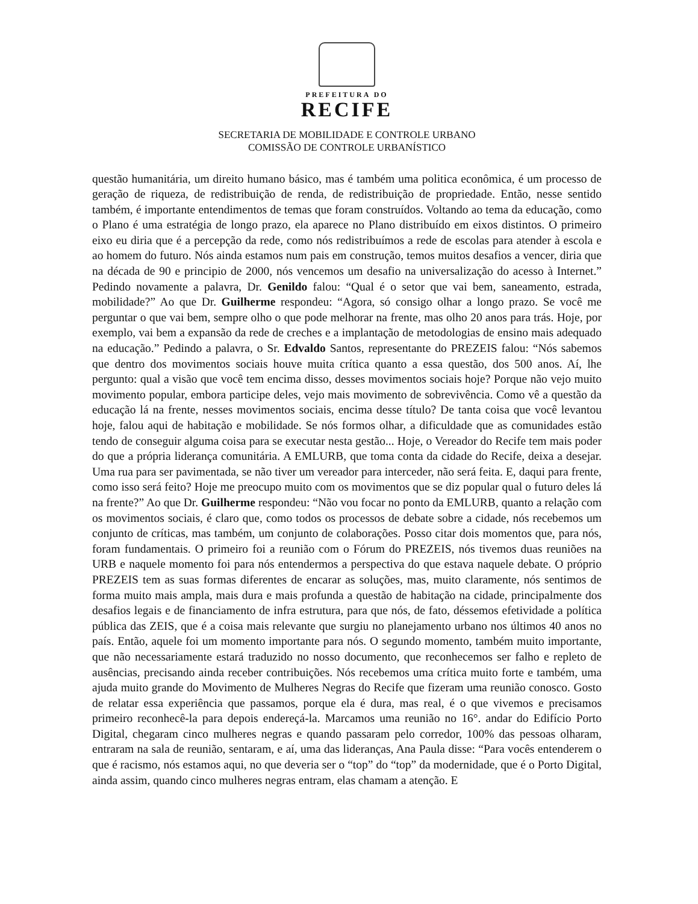PREFEITURA DO
RECIFE
SECRETARIA DE MOBILIDADE E CONTROLE URBANO
COMISSÃO DE CONTROLE URBANÍSTICO
questão humanitária, um direito humano básico, mas é também uma politica econômica, é um processo de geração de riqueza, de redistribuição de renda, de redistribuição de propriedade. Então, nesse sentido também, é importante entendimentos de temas que foram construídos. Voltando ao tema da educação, como o Plano é uma estratégia de longo prazo, ela aparece no Plano distribuído em eixos distintos. O primeiro eixo eu diria que é a percepção da rede, como nós redistribuímos a rede de escolas para atender à escola e ao homem do futuro. Nós ainda estamos num pais em construção, temos muitos desafios a vencer, diria que na década de 90 e principio de 2000, nós vencemos um desafio na universalização do acesso à Internet.” Pedindo novamente a palavra, Dr. Genildo falou: “Qual é o setor que vai bem, saneamento, estrada, mobilidade?” Ao que Dr. Guilherme respondeu: “Agora, só consigo olhar a longo prazo. Se você me perguntar o que vai bem, sempre olho o que pode melhorar na frente, mas olho 20 anos para trás. Hoje, por exemplo, vai bem a expansão da rede de creches e a implantação de metodologias de ensino mais adequado na educação.” Pedindo a palavra, o Sr. Edvaldo Santos, representante do PREZEIS falou: “Nós sabemos que dentro dos movimentos sociais houve muita crítica quanto a essa questão, dos 500 anos. Aí, lhe pergunto: qual a visão que você tem encima disso, desses movimentos sociais hoje? Porque não vejo muito movimento popular, embora participe deles, vejo mais movimento de sobrevivência. Como vê a questão da educação lá na frente, nesses movimentos sociais, encima desse título? De tanta coisa que você levantou hoje, falou aqui de habitação e mobilidade. Se nós formos olhar, a dificuldade que as comunidades estão tendo de conseguir alguma coisa para se executar nesta gestão... Hoje, o Vereador do Recife tem mais poder do que a própria liderança comunitária. A EMLURB, que toma conta da cidade do Recife, deixa a desejar. Uma rua para ser pavimentada, se não tiver um vereador para interceder, não será feita. E, daqui para frente, como isso será feito? Hoje me preocupo muito com os movimentos que se diz popular qual o futuro deles lá na frente?” Ao que Dr. Guilherme respondeu: “Não vou focar no ponto da EMLURB, quanto a relação com os movimentos sociais, é claro que, como todos os processos de debate sobre a cidade, nós recebemos um conjunto de críticas, mas também, um conjunto de colaborações. Posso citar dois momentos que, para nós, foram fundamentais. O primeiro foi a reunião com o Fórum do PREZEIS, nós tivemos duas reuniões na URB e naquele momento foi para nós entendermos a perspectiva do que estava naquele debate. O próprio PREZEIS tem as suas formas diferentes de encarar as soluções, mas, muito claramente, nós sentimos de forma muito mais ampla, mais dura e mais profunda a questão de habitação na cidade, principalmente dos desafios legais e de financiamento de infra estrutura, para que nós, de fato, déssemos efetividade a política pública das ZEIS, que é a coisa mais relevante que surgiu no planejamento urbano nos últimos 40 anos no país. Então, aquele foi um momento importante para nós. O segundo momento, também muito importante, que não necessariamente estará traduzido no nosso documento, que reconhecemos ser falho e repleto de ausências, precisando ainda receber contribuições. Nós recebemos uma crítica muito forte e também, uma ajuda muito grande do Movimento de Mulheres Negras do Recife que fizeram uma reunião conosco. Gosto de relatar essa experiência que passamos, porque ela é dura, mas real, é o que vivemos e precisamos primeiro reconhecê-la para depois endereçá-la. Marcamos uma reunião no 16°. andar do Edifício Porto Digital, chegaram cinco mulheres negras e quando passaram pelo corredor, 100% das pessoas olharam, entraram na sala de reunião, sentaram, e aí, uma das lideranças, Ana Paula disse: “Para vocês entenderem o que é racismo, nós estamos aqui, no que deveria ser o “top” do “top” da modernidade, que é o Porto Digital, ainda assim, quando cinco mulheres negras entram, elas chamam a atenção. E